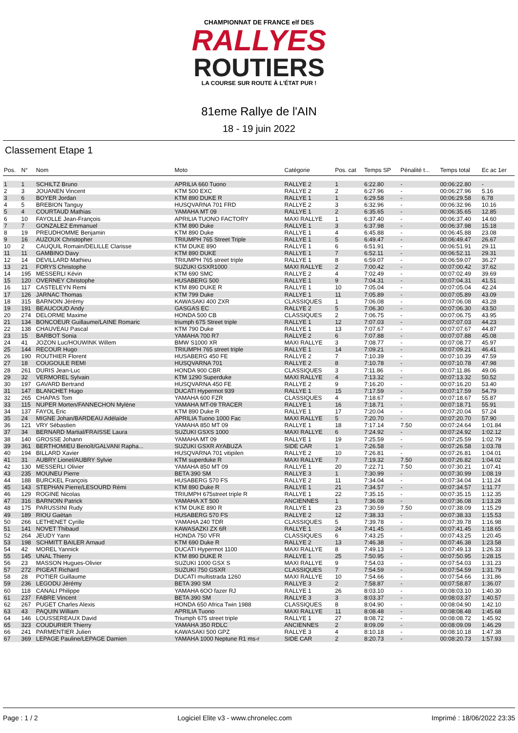CHAMPIONNAT DE FRANCE elf DES
RALLYES
ROUTIERS
LA COURSE SUR ROUTE À L'ÉTAT PUR !
81eme Rallye de l'AIN
18 - 19 juin 2022
Classement Etape 1
| Pos. | N° | Nom | Moto | Catégorie | Pos. cat | Temps SP | Pénalité t... | Temps total | Ec ac 1er |
| --- | --- | --- | --- | --- | --- | --- | --- | --- | --- |
| 1 | 1 | SCHILTZ Bruno | APRILIA 660 Tuono | RALLYE 2 | 1 | 6:22.80 | - | 00:06:22.80 | - |
| 2 | 3 | JOUANEN Vincent | KTM 500 EXC | RALLYE 2 | 2 | 6:27.96 | - | 00:06:27.96 | 5.16 |
| 3 | 6 | BOYER Jordan | KTM 890 DUKE R | RALLYE 1 | 1 | 6:29.58 | - | 00:06:29.58 | 6.78 |
| 4 | 5 | BREBION Tanguy | HUSQVARNA 701 FRD | RALLYE 2 | 3 | 6:32.96 | - | 00:06:32.96 | 10.16 |
| 5 | 4 | COURTAUD Mathias | YAMAHA MT 09 | RALLYE 1 | 2 | 6:35.65 | - | 00:06:35.65 | 12.85 |
| 6 | 10 | FAYOLLE Jean-François | APRILIA TUONO FACTORY | MAXI RALLYE | 1 | 6:37.40 | - | 00:06:37.40 | 14.60 |
| 7 | 7 | GONZALEZ Emmanuel | KTM 890 Duke | RALLYE 1 | 3 | 6:37.98 | - | 00:06:37.98 | 15.18 |
| 8 | 19 | PREUDHOMME Benjamin | KTM 890 Duke | RALLYE 1 | 4 | 6:45.88 | - | 00:06:45.88 | 23.08 |
| 9 | 16 | AUZOUX Christopher | TRIUMPH 765 Street Triple | RALLYE 1 | 5 | 6:49.47 | - | 00:06:49.47 | 26.67 |
| 10 | 2 | CAUQUIL Romain/DELILLE Clarisse | KTM DUKE 890 | RALLYE 1 | 6 | 6:51.91 | - | 00:06:51.91 | 29.11 |
| 11 | 11 | GAMBINO Davy | KTM 890 DUKE | RALLYE 1 | 7 | 6:52.11 | - | 00:06:52.11 | 29.31 |
| 12 | 14 | DEVILLARD Mathieu | TRIUMPH 765 street triple | RALLYE 1 | 8 | 6:59.07 | - | 00:06:59.07 | 36.27 |
| 13 | 21 | FORYS Christophe | SUZUKI GSXR1000 | MAXI RALLYE | 2 | 7:00.42 | - | 00:07:00.42 | 37.62 |
| 14 | 195 | MESSERLI Kévin | KTM 690 SMC | RALLYE 2 | 4 | 7:02.49 | - | 00:07:02.49 | 39.69 |
| 15 | 120 | OVERNEY Christophe | HUSABERG 500 | RALLYE 1 | 9 | 7:04.31 | - | 00:07:04.31 | 41.51 |
| 16 | 117 | CASTELEYN Remi | KTM 890 DUKE R | RALLYE 1 | 10 | 7:05.04 | - | 00:07:05.04 | 42.24 |
| 17 | 126 | JARNAC Thomas | KTM 799 Duke | RALLYE 1 | 11 | 7:05.89 | - | 00:07:05.89 | 43.09 |
| 18 | 315 | BARNOIN Jérémy | KAWASAKI 400 ZXR | CLASSIQUES | 1 | 7:06.08 | - | 00:07:06.08 | 43.28 |
| 19 | 191 | BEAUCOUD Andy | GASGAS EC | RALLYE 2 | 5 | 7:06.30 | - | 00:07:06.30 | 43.50 |
| 20 | 274 | DELORME Maxime | HONDA 500 CB | CLASSIQUES | 2 | 7:06.75 | - | 00:07:06.75 | 43.95 |
| 21 | 134 | BONCOEUR Guillaume/LAINE Romaric | triumph 675 Street triple | RALLYE 1 | 12 | 7:07.03 | - | 00:07:07.03 | 44.23 |
| 22 | 138 | CHAUVEAU Pascal | KTM 790 Duke | RALLYE 1 | 13 | 7:07.67 | - | 00:07:07.67 | 44.87 |
| 23 | 15 | BARBOT Sonia | YAMAHA 700 R7 | RALLYE 2 | 6 | 7:07.88 | - | 00:07:07.88 | 45.08 |
| 24 | 41 | JOZON Luc/HOUWINK Willem | BMW S1000 XR | MAXI RALLYE | 3 | 7:08.77 | - | 00:07:08.77 | 45.97 |
| 25 | 144 | RECOUR Hugo | TRIUMPH 765 street triple | RALLYE 1 | 14 | 7:09.21 | - | 00:07:09.21 | 46.41 |
| 26 | 190 | ROUTHIER Florent | HUSABERG 450 FE | RALLYE 2 | 7 | 7:10.39 | - | 00:07:10.39 | 47.59 |
| 27 | 18 | COUGOULE REMI | HUSQVARNA 701 | RALLYE 2 | 8 | 7:10.78 | - | 00:07:10.78 | 47.98 |
| 28 | 261 | DURIS Jean-Luc | HONDA 900 CBR | CLASSIQUES | 3 | 7:11.86 | - | 00:07:11.86 | 49.06 |
| 29 | 32 | VERMOREL Sylvain | KTM 1290 Superduke | MAXI RALLYE | 4 | 7:13.32 | - | 00:07:13.32 | 50.52 |
| 30 | 197 | GAVARD Bertrand | HUSQVARNA 450 FE | RALLYE 2 | 9 | 7:16.20 | - | 00:07:16.20 | 53.40 |
| 31 | 147 | BLANCHET Hugo | DUCATI Hypermot 939 | RALLYE 1 | 15 | 7:17.59 | - | 00:07:17.59 | 54.79 |
| 32 | 265 | CHAPAS Tom | YAMAHA 600 FZR | CLASSIQUES | 4 | 7:18.67 | - | 00:07:18.67 | 55.87 |
| 33 | 115 | NUPER Morten/FANNECHON Mylène | YAMAHA MT-09 TRACER | RALLYE 1 | 16 | 7:18.71 | - | 00:07:18.71 | 55.91 |
| 34 | 137 | FAYOL Eric | KTM 890 Duke R | RALLYE 1 | 17 | 7:20.04 | - | 00:07:20.04 | 57.24 |
| 35 | 24 | MIGNE Johan/BARDEAU Adélaïde | APRILIA Tuono 1000 Fac | MAXI RALLYE | 5 | 7:20.70 | - | 00:07:20.70 | 57.90 |
| 36 | 121 | VRY Sébastien | YAMAHA 850 MT 09 | RALLYE 1 | 18 | 7:17.14 | 7.50 | 00:07:24.64 | 1:01.84 |
| 37 | 34 | BERNARD Martial/FRAISSE Laura | SUZUKI GSXS 1000 | MAXI RALLYE | 6 | 7:24.92 | - | 00:07:24.92 | 1:02.12 |
| 38 | 140 | GROSSE Johann | YAMAHA MT 09 | RALLYE 1 | 19 | 7:25.59 | - | 00:07:25.59 | 1:02.79 |
| 39 | 361 | BERTHOMIEU Benoît/GALVANI Rapha... | SUZUKI GSXR AYABUZA | SIDE CAR | 1 | 7:26.58 | - | 00:07:26.58 | 1:03.78 |
| 40 | 194 | BILLARD Xavier | HUSQVARNA 701 vitipilen | RALLYE 2 | 10 | 7:26.81 | - | 00:07:26.81 | 1:04.01 |
| 41 | 31 | AUBRY Lionel/AUBRY Sylvie | KTM superduke R | MAXI RALLYE | 7 | 7:19.32 | 7.50 | 00:07:26.82 | 1:04.02 |
| 42 | 130 | MESSERLI Olivier | YAMAHA 850 MT 09 | RALLYE 1 | 20 | 7:22.71 | 7.50 | 00:07:30.21 | 1:07.41 |
| 43 | 235 | MOUNEU Pierre | BETA 390 SM | RALLYE 3 | 1 | 7:30.99 | - | 00:07:30.99 | 1:08.19 |
| 44 | 188 | BURCKEL François | HUSABERG 570 FS | RALLYE 2 | 11 | 7:34.04 | - | 00:07:34.04 | 1:11.24 |
| 45 | 143 | STEPHAN Pierre/LESOURD Rémi | KTM 890 Duke R | RALLYE 1 | 21 | 7:34.57 | - | 00:07:34.57 | 1:11.77 |
| 46 | 129 | ROGINE Nicolas | TRIUMPH 675street triple R | RALLYE 1 | 22 | 7:35.15 | - | 00:07:35.15 | 1:12.35 |
| 47 | 316 | BARNOIN Patrick | YAMAHA XT 500 | ANCIENNES | 1 | 7:36.08 | - | 00:07:36.08 | 1:13.28 |
| 48 | 175 | PARUSSINI Rudy | KTM DUKE 890 R | RALLYE 1 | 23 | 7:30.59 | 7.50 | 00:07:38.09 | 1:15.29 |
| 49 | 189 | RIOU Gaëtan | HUSABERG 570 FS | RALLYE 2 | 12 | 7:38.33 | - | 00:07:38.33 | 1:15.53 |
| 50 | 266 | LETHENET Cyrille | YAMAHA 240 TDR | CLASSIQUES | 5 | 7:39.78 | - | 00:07:39.78 | 1:16.98 |
| 51 | 141 | NOVET Thibaud | KAWASAZKI ZX 6R | RALLYE 1 | 24 | 7:41.45 | - | 00:07:41.45 | 1:18.65 |
| 52 | 264 | JEUDY Yann | HONDA 750 VFR | CLASSIQUES | 6 | 7:43.25 | - | 00:07:43.25 | 1:20.45 |
| 53 | 198 | SCHMITT BAILER Arnaud | KTM 690 Duke R | RALLYE 2 | 13 | 7:46.38 | - | 00:07:46.38 | 1:23.58 |
| 54 | 42 | MOREL Yannick | DUCATI Hypermot 1100 | MAXI RALLYE | 8 | 7:49.13 | - | 00:07:49.13 | 1:26.33 |
| 55 | 145 | UNAL Thierry | KTM 890 DUKE R | RALLYE 1 | 25 | 7:50.95 | - | 00:07:50.95 | 1:28.15 |
| 56 | 23 | MASSON Hugues-Olivier | SUZUKI 1000 GSX S | MAXI RALLYE | 9 | 7:54.03 | - | 00:07:54.03 | 1:31.23 |
| 57 | 272 | PIGEAT Richard | SUZUKI 750 GSXR | CLASSIQUES | 7 | 7:54.59 | - | 00:07:54.59 | 1:31.79 |
| 58 | 28 | POTIER Guillaume | DUCATI multistrada 1260 | MAXI RALLYE | 10 | 7:54.66 | - | 00:07:54.66 | 1:31.86 |
| 59 | 236 | LEGODU Jérémy | BETA 390 SM | RALLYE 3 | 2 | 7:58.87 | - | 00:07:58.87 | 1:36.07 |
| 60 | 118 | CANALI Philippe | YAMAHA 6OO fazer RJ | RALLYE 1 | 26 | 8:03.10 | - | 00:08:03.10 | 1:40.30 |
| 61 | 237 | FABRE Vincent | BETA 390 SM | RALLYE 3 | 3 | 8:03.37 | - | 00:08:03.37 | 1:40.57 |
| 62 | 267 | PUGET Charles Alexis | HONDA 650 Africa Twin 1988 | CLASSIQUES | 8 | 8:04.90 | - | 00:08:04.90 | 1:42.10 |
| 63 | 43 | PAQUIN William | APRILIA Tuono | MAXI RALLYE | 11 | 8:08.48 | - | 00:08:08.48 | 1:45.68 |
| 64 | 146 | LOUSSEREAUX David | Triumph 675 street triple | RALLYE 1 | 27 | 8:08.72 | - | 00:08:08.72 | 1:45.92 |
| 65 | 323 | COUDURIER Thierry | YAMAHA 350 RDLC | ANCIENNES | 2 | 8:09.09 | - | 00:08:09.09 | 1:46.29 |
| 66 | 241 | PARMENTIER Julien | KAWASAKI 500 GPZ | RALLYE 3 | 4 | 8:10.18 | - | 00:08:10.18 | 1:47.38 |
| 67 | 369 | LEPAGE Pauline/LEPAGE Damien | YAMAHA 1000 Neptune R1 ms-r | SIDE CAR | 2 | 8:20.73 | - | 00:08:20.73 | 1:57.93 |
Page : 1 / 2 Logiciel Elite v3 - www.chronelec.com Imprimé : 18/06/2022 23:35